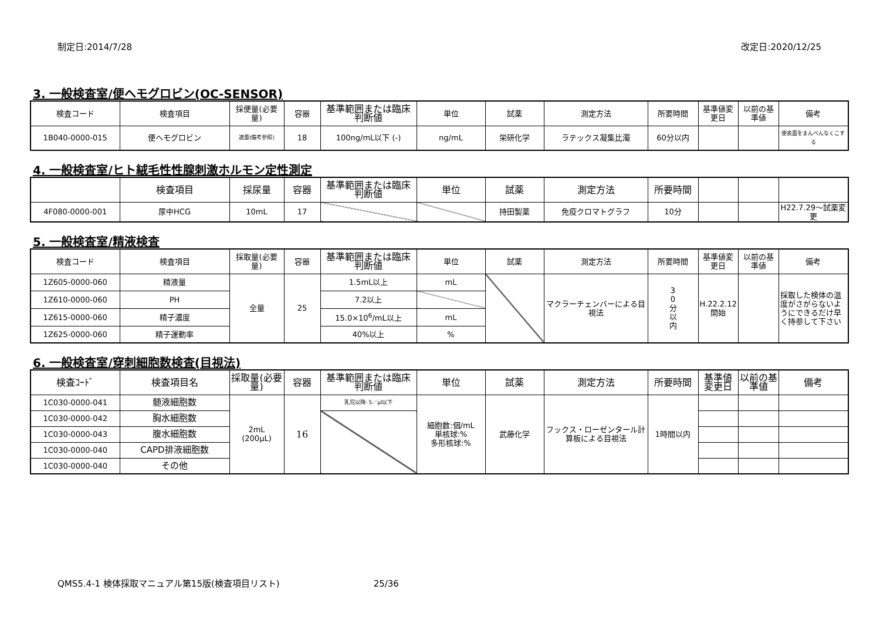制定日:2014/7/28 改定日:2020/12/25
3. 一般検査室/便ヘモグロビン(OC-SENSOR)
| 検査コード | 検査項目 | 採便量(必要量) | 容器 | 基準範囲または臨床判断値 | 単位 | 試薬 | 測定方法 | 所要時間 | 基準値変更日 | 以前の基準値 | 備考 |
| --- | --- | --- | --- | --- | --- | --- | --- | --- | --- | --- | --- |
| 1B040-0000-015 | 便ヘモグロビン | 適量(備考参照) | 18 | 100ng/mL以下 (-) | ng/mL | 栄研化学 | ラテックス凝集比濁 | 60分以内 | | | 便表面をまんべんなくこする |
4. 一般検査室/ヒト絨毛性性腺刺激ホルモン定性測定
| | 検査項目 | 採尿量 | 容器 | 基準範囲または臨床判断値 | 単位 | 試薬 | 測定方法 | 所要時間 | | | |
| --- | --- | --- | --- | --- | --- | --- | --- | --- | --- | --- | --- |
| 4F080-0000-001 | 尿中HCG | 10mL | 17 | | | 持田製薬 | 免疫クロマトグラフ | 10分 | | | H22.7.29～試薬変更 |
5. 一般検査室/精液検査
| 検査コード | 検査項目 | 採取量(必要量) | 容器 | 基準範囲または臨床判断値 | 単位 | 試薬 | 測定方法 | 所要時間 | 基準値変更日 | 以前の基準値 | 備考 |
| --- | --- | --- | --- | --- | --- | --- | --- | --- | --- | --- | --- |
| 1Z605-0000-060 | 精液量 | 全量 | 25 | 1.5mL以上 | mL | | マクラーチェンバーによる目視法 | 3 0 分 以 内 | H.22.2.12 開始 | | 採取した検体の温度がさがらないようにできるだけ早く持参して下さい |
| 1Z610-0000-060 | PH | | | 7.2以上 | | | | | | | |
| 1Z615-0000-060 | 精子濃度 | | | 15.0×10<sup>6</sup>/mL以上 | mL | | | | | | |
| 1Z625-0000-060 | 精子運動率 | | | 40%以上 | % | | | | | | |
6. 一般検査室/穿刺細胞数検査(目視法)
| 検査ｺｰﾄﾞ | 検査項目名 | 採取量(必要量) | 容器 | 基準範囲または臨床判断値 | 単位 | 試薬 | 測定方法 | 所要時間 | 基準値変更日 | 以前の基準値 | 備考 |
| --- | --- | --- | --- | --- | --- | --- | --- | --- | --- | --- | --- |
| 1C030-0000-041 | 髄液細胞数 | 2mL (200μL) | 16 | 乳児以降: 5／μl以下 | 細胞数:個/mL 単核球:% 多形核球:% | 武藤化学 | フックス・ローゼンタール計算板による目視法 | 1時間以内 | | | |
| 1C030-0000-042 | 胸水細胞数 | | | | | | | | | | |
| 1C030-0000-043 | 腹水細胞数 | | | | | | | | | | |
| 1C030-0000-040 | CAPD排液細胞数 | | | | | | | | | | |
| 1C030-0000-040 | その他 | | | | | | | | | | |
QMS5.4-1 検体採取マニュアル第15版(検査項目リスト) 25/36